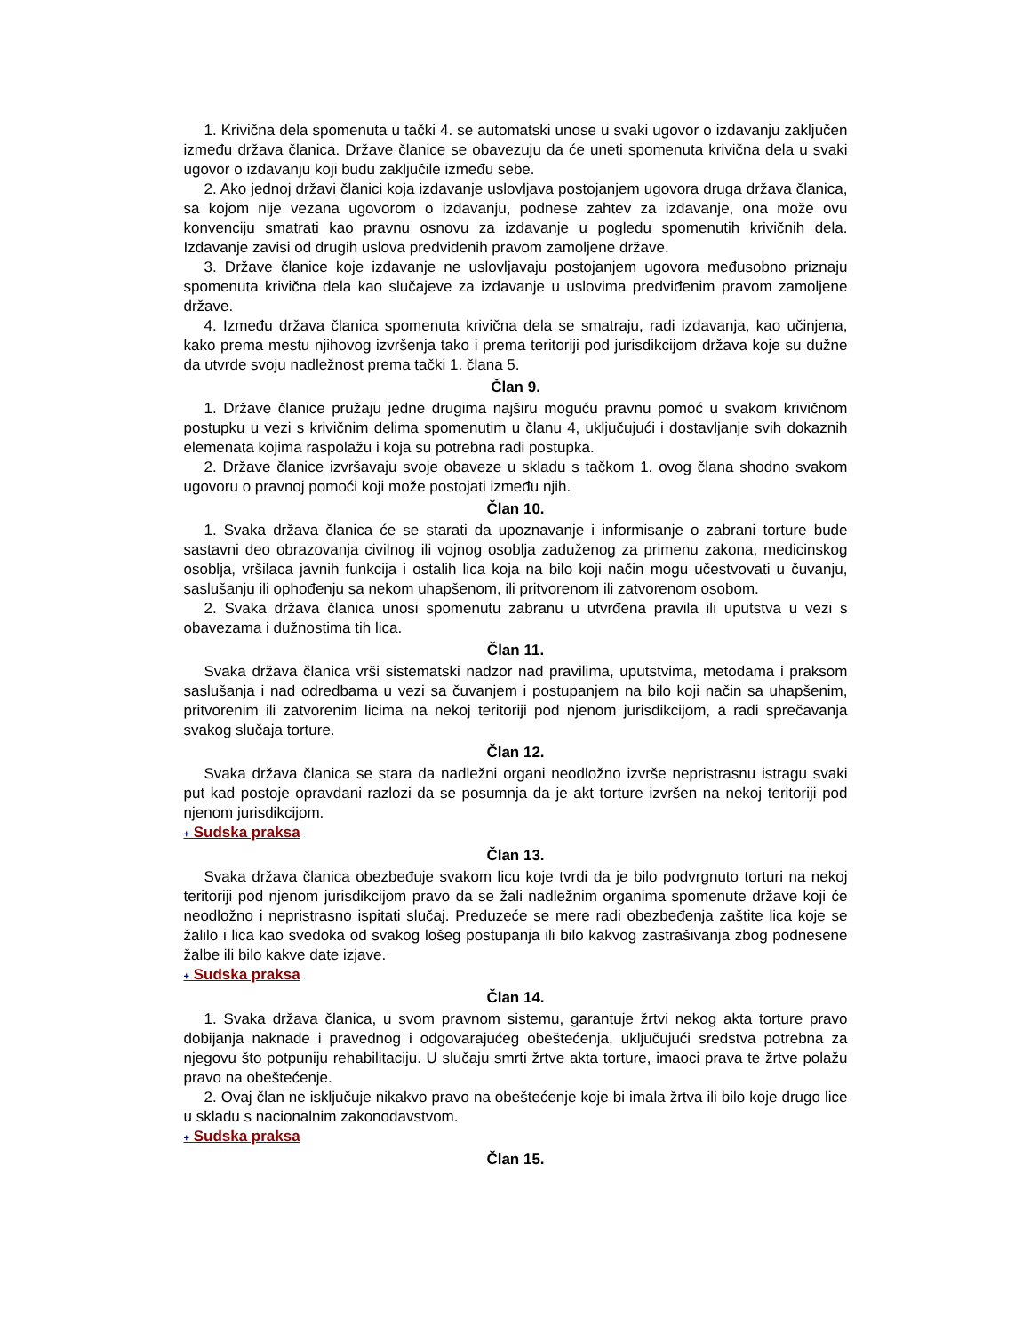1. Krivična dela spomenuta u tački 4. se automatski unose u svaki ugovor o izdavanju zaključen između država članica. Države članice se obavezuju da će uneti spomenuta krivična dela u svaki ugovor o izdavanju koji budu zaključile između sebe.
2. Ako jednoj državi članici koja izdavanje uslovljava postojanjem ugovora druga država članica, sa kojom nije vezana ugovorom o izdavanju, podnese zahtev za izdavanje, ona može ovu konvenciju smatrati kao pravnu osnovu za izdavanje u pogledu spomenutih krivičnih dela. Izdavanje zavisi od drugih uslova predviđenih pravom zamoljene države.
3. Države članice koje izdavanje ne uslovljavaju postojanjem ugovora međusobno priznaju spomenuta krivična dela kao slučajeve za izdavanje u uslovima predviđenim pravom zamoljene države.
4. Između država članica spomenuta krivična dela se smatraju, radi izdavanja, kao učinjena, kako prema mestu njihovog izvršenja tako i prema teritoriji pod jurisdikcijom država koje su dužne da utvrde svoju nadležnost prema tački 1. člana 5.
Član 9.
1. Države članice pružaju jedne drugima najširu moguću pravnu pomoć u svakom krivičnom postupku u vezi s krivičnim delima spomenutim u članu 4, uključujući i dostavljanje svih dokaznih elemenata kojima raspolažu i koja su potrebna radi postupka.
2. Države članice izvršavaju svoje obaveze u skladu s tačkom 1. ovog člana shodno svakom ugovoru o pravnoj pomoći koji može postojati između njih.
Član 10.
1. Svaka država članica će se starati da upoznavanje i informisanje o zabrani torture bude sastavni deo obrazovanja civilnog ili vojnog osoblja zaduženog za primenu zakona, medicinskog osoblja, vršilaca javnih funkcija i ostalih lica koja na bilo koji način mogu učestvovati u čuvanju, saslušanju ili ophođenju sa nekom uhapšenom, ili pritvorenom ili zatvorenom osobom.
2. Svaka država članica unosi spomenutu zabranu u utvrđena pravila ili uputstva u vezi s obavezama i dužnostima tih lica.
Član 11.
Svaka država članica vrši sistematski nadzor nad pravilima, uputstvima, metodama i praksom saslušanja i nad odredbama u vezi sa čuvanjem i postupanjem na bilo koji način sa uhapšenim, pritvorenim ili zatvorenim licima na nekoj teritoriji pod njenom jurisdikcijom, a radi sprečavanja svakog slučaja torture.
Član 12.
Svaka država članica se stara da nadležni organi neodložno izvrše nepristrasnu istragu svaki put kad postoje opravdani razlozi da se posumnja da je akt torture izvršen na nekoj teritoriji pod njenom jurisdikcijom.
+ Sudska praksa
Član 13.
Svaka država članica obezbeđuje svakom licu koje tvrdi da je bilo podvrgnuto torturi na nekoj teritoriji pod njenom jurisdikcijom pravo da se žali nadležnim organima spomenute države koji će neodložno i nepristrasno ispitati slučaj. Preduzeće se mere radi obezbeđenja zaštite lica koje se žalilo i lica kao svedoka od svakog lošeg postupanja ili bilo kakvog zastrašivanja zbog podnesene žalbe ili bilo kakve date izjave.
+ Sudska praksa
Član 14.
1. Svaka država članica, u svom pravnom sistemu, garantuje žrtvi nekog akta torture pravo dobijanja naknade i pravednog i odgovarajućeg obeštećenja, uključujući sredstva potrebna za njegovu što potpuniju rehabilitaciju. U slučaju smrti žrtve akta torture, imaoci prava te žrtve polažu pravo na obeštećenje.
2. Ovaj član ne isključuje nikakvo pravo na obeštećenje koje bi imala žrtva ili bilo koje drugo lice u skladu s nacionalnim zakonodavstvom.
+ Sudska praksa
Član 15.